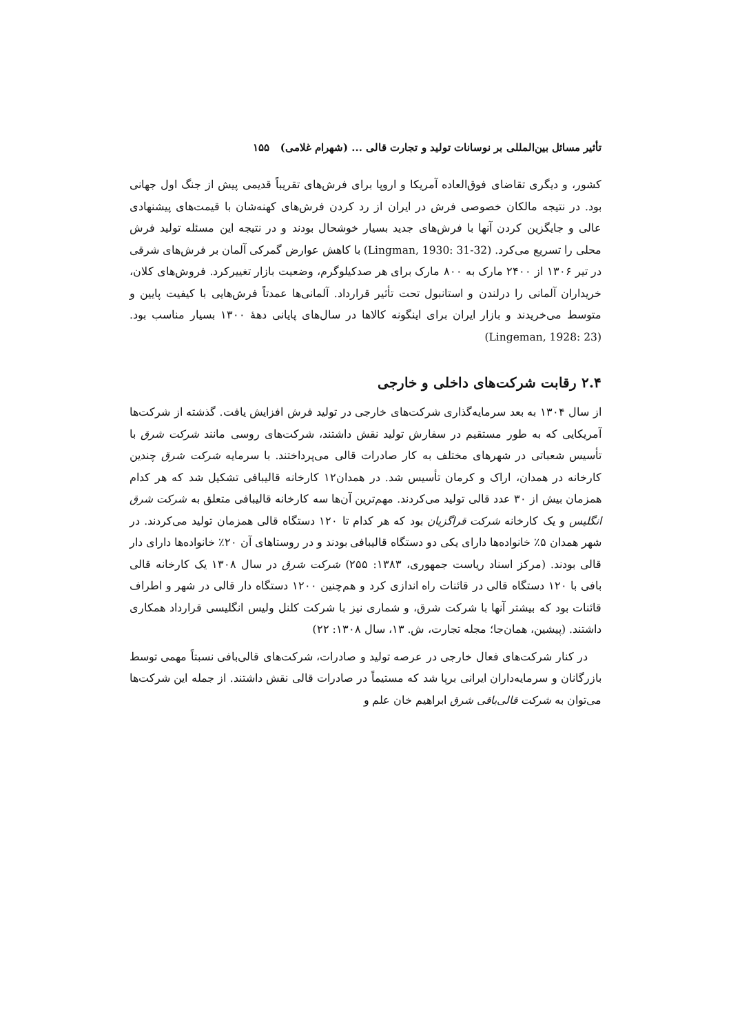تأثیر مسائل بین‌المللی بر نوسانات تولید و تجارت قالی ... (شهرام غلامی) ۱۵۵
کشور، و دیگری تقاضای فوق‌العاده آمریکا و اروپا برای فرش‌های تقریباً قدیمی پیش از جنگ اول جهانی بود. در نتیجه مالکان خصوصی فرش در ایران از رد کردن فرش‌های کهنه‌شان با قیمت‌های پیشنهادی عالی و جایگزین کردن آنها با فرش‌های جدید بسیار خوشحال بودند و در نتیجه این مسئله تولید فرش محلی را تسریع می‌کرد. (Lingman, 1930: 31-32) با کاهش عوارض گمرکی آلمان بر فرش‌های شرقی در تیر ۱۳۰۶ از ۲۴۰۰ مارک به ۸۰۰ مارک برای هر صدکیلوگرم، وضعیت بازار تغییرکرد. فروش‌های کلان، خریداران آلمانی را درلندن و استانبول تحت تأثیر قرارداد. آلمانی‌ها عمدتاً فرش‌هایی با کیفیت پایین و متوسط می‌خریدند و بازار ایران برای اینگونه کالاها در سال‌های پایانی دهۀ ۱۳۰۰ بسیار مناسب بود. (Lingeman, 1928: 23)
۲.۴ رقابت شرکت‌های داخلی و خارجی
از سال ۱۳۰۴ به بعد سرمایه‌گذاری شرکت‌های خارجی در تولید فرش افزایش یافت. گذشته از شرکت‌ها آمریکایی که به طور مستقیم در سفارش تولید نقش داشتند، شرکت‌های روسی مانند شرکت شرق با تأسیس شعباتی در شهرهای مختلف به کار صادرات قالی می‌پرداختند. با سرمایه شرکت شرق چندین کارخانه در همدان، اراک و کرمان تأسیس شد. در همدان۱۲ کارخانه قالیبافی تشکیل شد که هر کدام همزمان بیش از ۳۰ عدد قالی تولید می‌کردند. مهم‌ترین آن‌ها سه کارخانه قالیبافی متعلق به شرکت شرق انگلیس و یک کارخانه شرکت قراگزیان بود که هر کدام تا ۱۲۰ دستگاه قالی همزمان تولید می‌کردند. در شهر همدان ۵٪ خانواده‌ها دارای یکی دو دستگاه قالیبافی بودند و در روستاهای آن ۲۰٪ خانواده‌ها دارای دار قالی بودند. (مرکز اسناد ریاست جمهوری، ۱۳۸۳: ۲۵۵) شرکت شرق در سال ۱۳۰۸ یک کارخانه قالی بافی با ۱۲۰ دستگاه قالی در قائنات راه اندازی کرد و هم‌چنین ۱۲۰۰ دستگاه دار قالی در شهر و اطراف قائنات بود که بیشتر آنها با شرکت شرق، و شماری نیز با شرکت کلنل ولیس انگلیسی قرارداد همکاری داشتند. (پیشین، همان‌جا؛ مجله تجارت، ش. ۱۳، سال ۱۳۰۸: ۲۲)
در کنار شرکت‌های فعال خارجی در عرصه تولید و صادرات، شرکت‌های قالی‌بافی نسبتاً مهمی توسط بازرگانان و سرمایه‌داران ایرانی برپا شد که مستیماً در صادرات قالی نقش داشتند. از جمله این شرکت‌ها می‌توان به شرکت قالی‌باقی شرق ابراهیم خان علم و